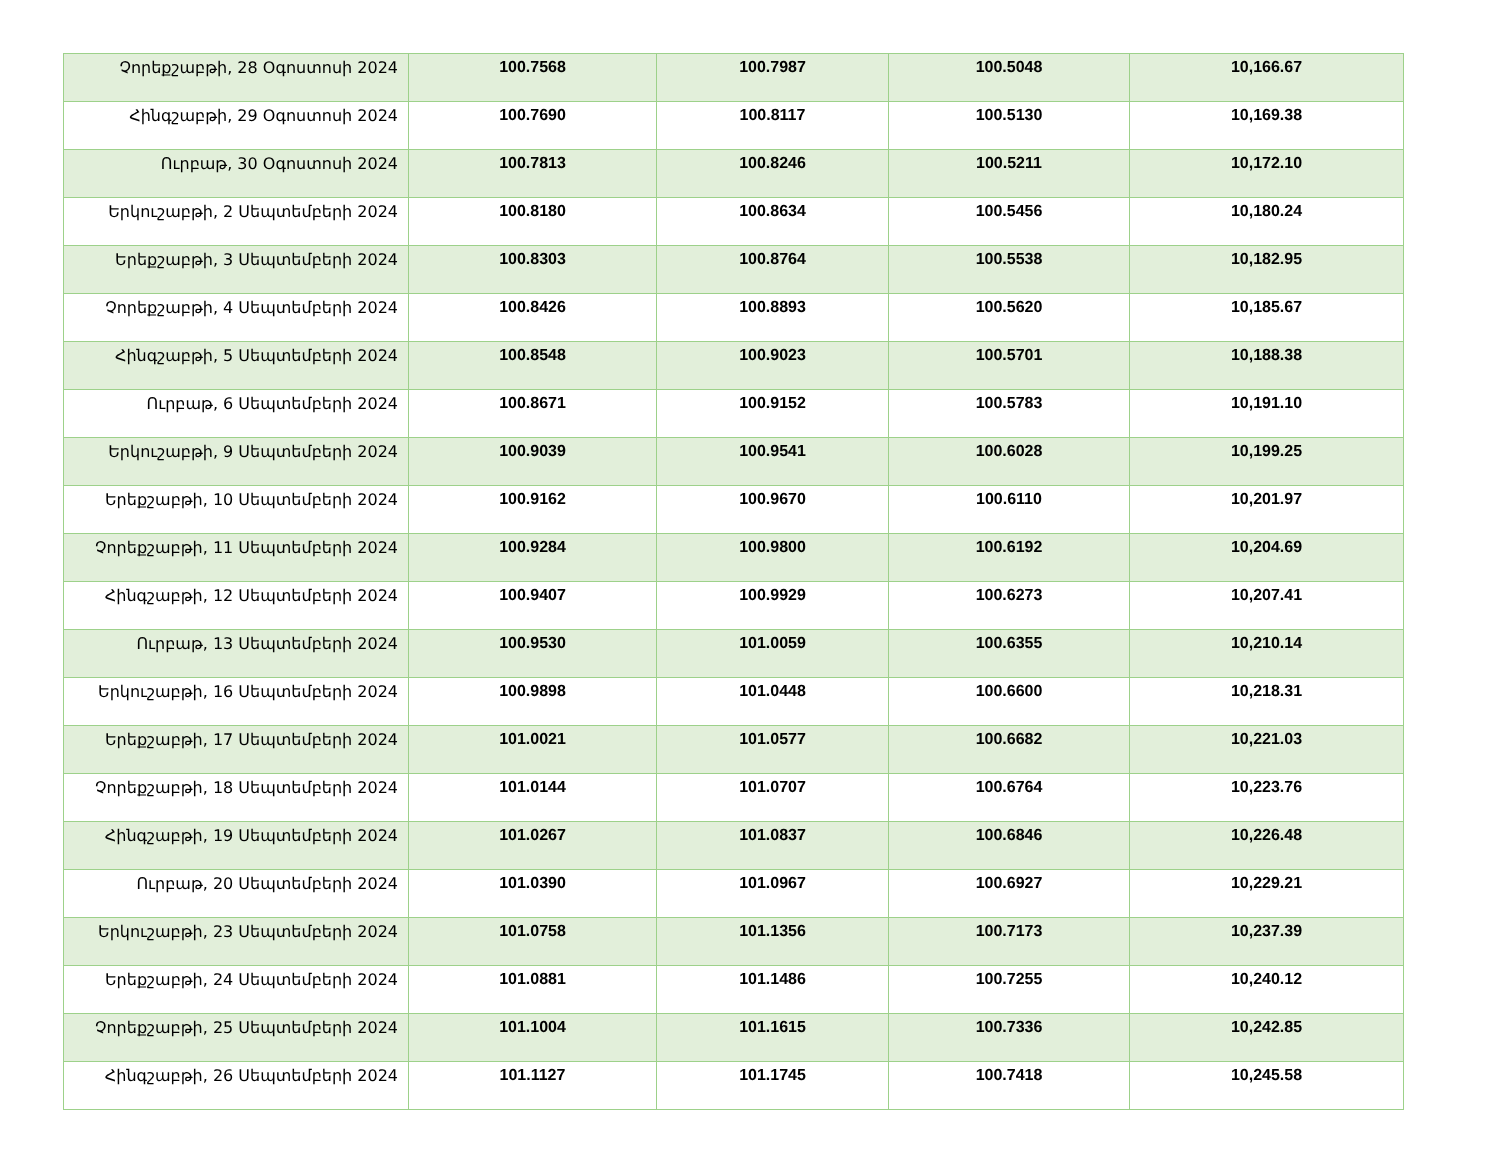| Չորեքշաբթի, 28 Օգոստոսի 2024 | 100.7568 | 100.7987 | 100.5048 | 10,166.67 |
| Հինգշաբթի, 29 Օգոստոսի 2024 | 100.7690 | 100.8117 | 100.5130 | 10,169.38 |
| Ուրբաթ, 30 Օգոստոսի 2024 | 100.7813 | 100.8246 | 100.5211 | 10,172.10 |
| Երկուշաբթի, 2 Սեպտեմբերի 2024 | 100.8180 | 100.8634 | 100.5456 | 10,180.24 |
| Երեքշաբթի, 3 Սեպտեմբերի 2024 | 100.8303 | 100.8764 | 100.5538 | 10,182.95 |
| Չորեքշաբթի, 4 Սեպտեմբերի 2024 | 100.8426 | 100.8893 | 100.5620 | 10,185.67 |
| Հինգշաբթի, 5 Սեպտեմբերի 2024 | 100.8548 | 100.9023 | 100.5701 | 10,188.38 |
| Ուրբաթ, 6 Սեպտեմբերի 2024 | 100.8671 | 100.9152 | 100.5783 | 10,191.10 |
| Երկուշաբթի, 9 Սեպտեմբերի 2024 | 100.9039 | 100.9541 | 100.6028 | 10,199.25 |
| Երեքշաբթի, 10 Սեպտեմբերի 2024 | 100.9162 | 100.9670 | 100.6110 | 10,201.97 |
| Չորեքշաբթի, 11 Սեպտեմբերի 2024 | 100.9284 | 100.9800 | 100.6192 | 10,204.69 |
| Հինգշաբթի, 12 Սեպտեմբերի 2024 | 100.9407 | 100.9929 | 100.6273 | 10,207.41 |
| Ուրբաթ, 13 Սեպտեմբերի 2024 | 100.9530 | 101.0059 | 100.6355 | 10,210.14 |
| Երկուշաբթի, 16 Սեպտեմբերի 2024 | 100.9898 | 101.0448 | 100.6600 | 10,218.31 |
| Երեքշաբթի, 17 Սեպտեմբերի 2024 | 101.0021 | 101.0577 | 100.6682 | 10,221.03 |
| Չորեքշաբթի, 18 Սեպտեմբերի 2024 | 101.0144 | 101.0707 | 100.6764 | 10,223.76 |
| Հինգշաբթի, 19 Սեպտեմբերի 2024 | 101.0267 | 101.0837 | 100.6846 | 10,226.48 |
| Ուրբաթ, 20 Սեպտեմբերի 2024 | 101.0390 | 101.0967 | 100.6927 | 10,229.21 |
| Երկուշաբթի, 23 Սեպտեմբերի 2024 | 101.0758 | 101.1356 | 100.7173 | 10,237.39 |
| Երեքշաբթի, 24 Սեպտեմբերի 2024 | 101.0881 | 101.1486 | 100.7255 | 10,240.12 |
| Չորեքշաբթի, 25 Սեպտեմբերի 2024 | 101.1004 | 101.1615 | 100.7336 | 10,242.85 |
| Հինգշաբթի, 26 Սեպտեմբերի 2024 | 101.1127 | 101.1745 | 100.7418 | 10,245.58 |